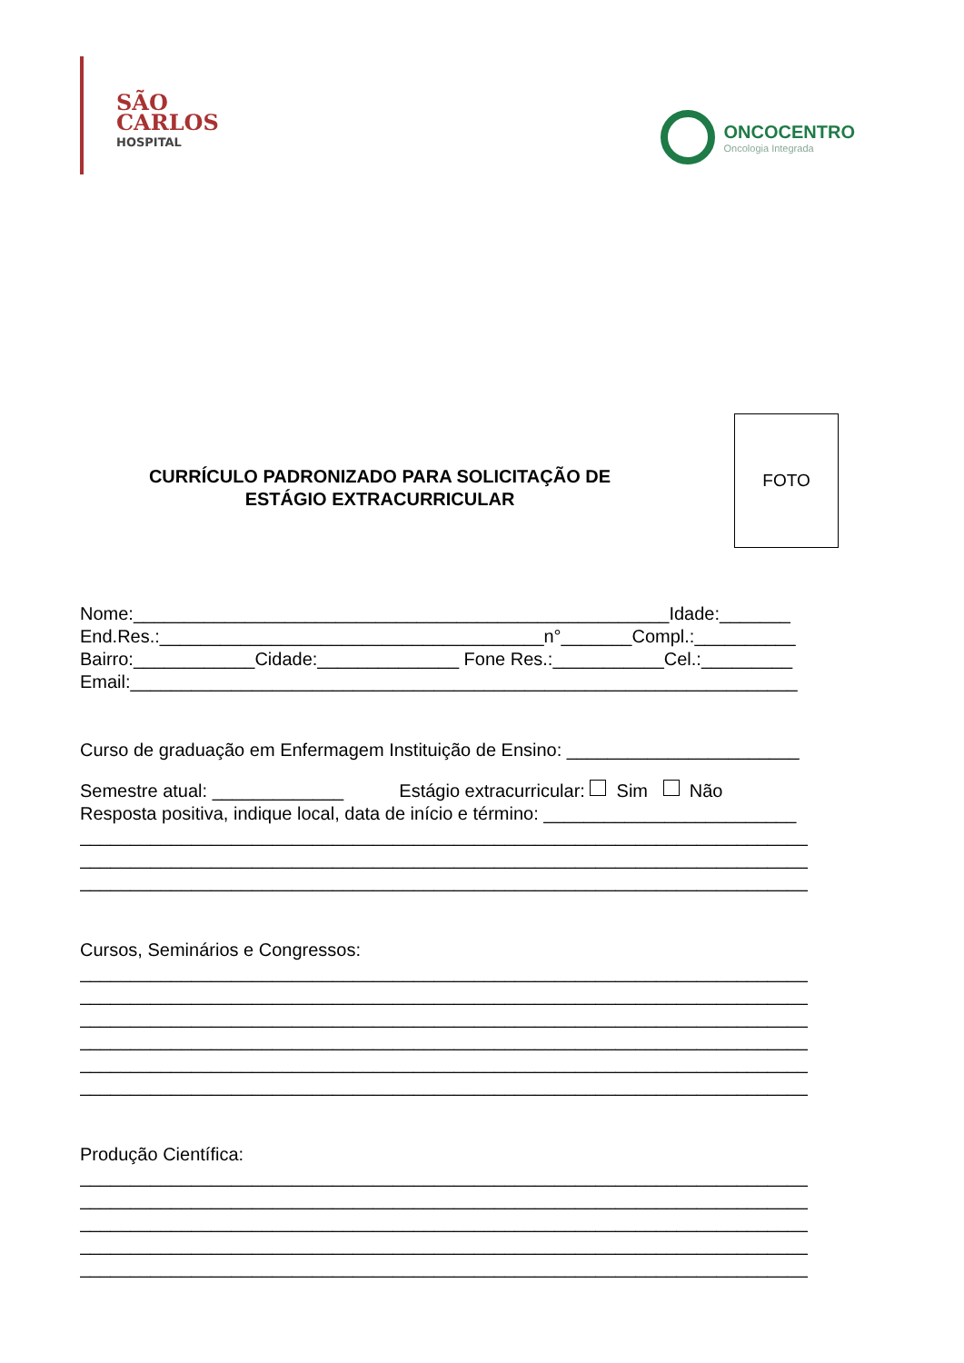SÃO
CARLOS
HOSPITAL
ONCOCENTRO
Oncologia Integrada
CURRÍCULO PADRONIZADO PARA SOLICITAÇÃO DE
ESTÁGIO EXTRACURRICULAR
FOTO
Nome:_____________________________________________________Idade:_______
End.Res.:______________________________________n°_______Compl.:__________
Bairro:____________Cidade:______________ Fone Res.:___________Cel.:_________
Email:__________________________________________________________________
Curso de graduação em Enfermagem Instituição de Ensino: _______________________
Semestre atual: _____________ Estágio extracurricular: Sim Não
Resposta positiva, indique local, data de início e término: _________________________
________________________________________________________________________
________________________________________________________________________
________________________________________________________________________
Cursos, Seminários e Congressos:
________________________________________________________________________
________________________________________________________________________
________________________________________________________________________
________________________________________________________________________
________________________________________________________________________
________________________________________________________________________
Produção Científica:
________________________________________________________________________
________________________________________________________________________
________________________________________________________________________
________________________________________________________________________
________________________________________________________________________